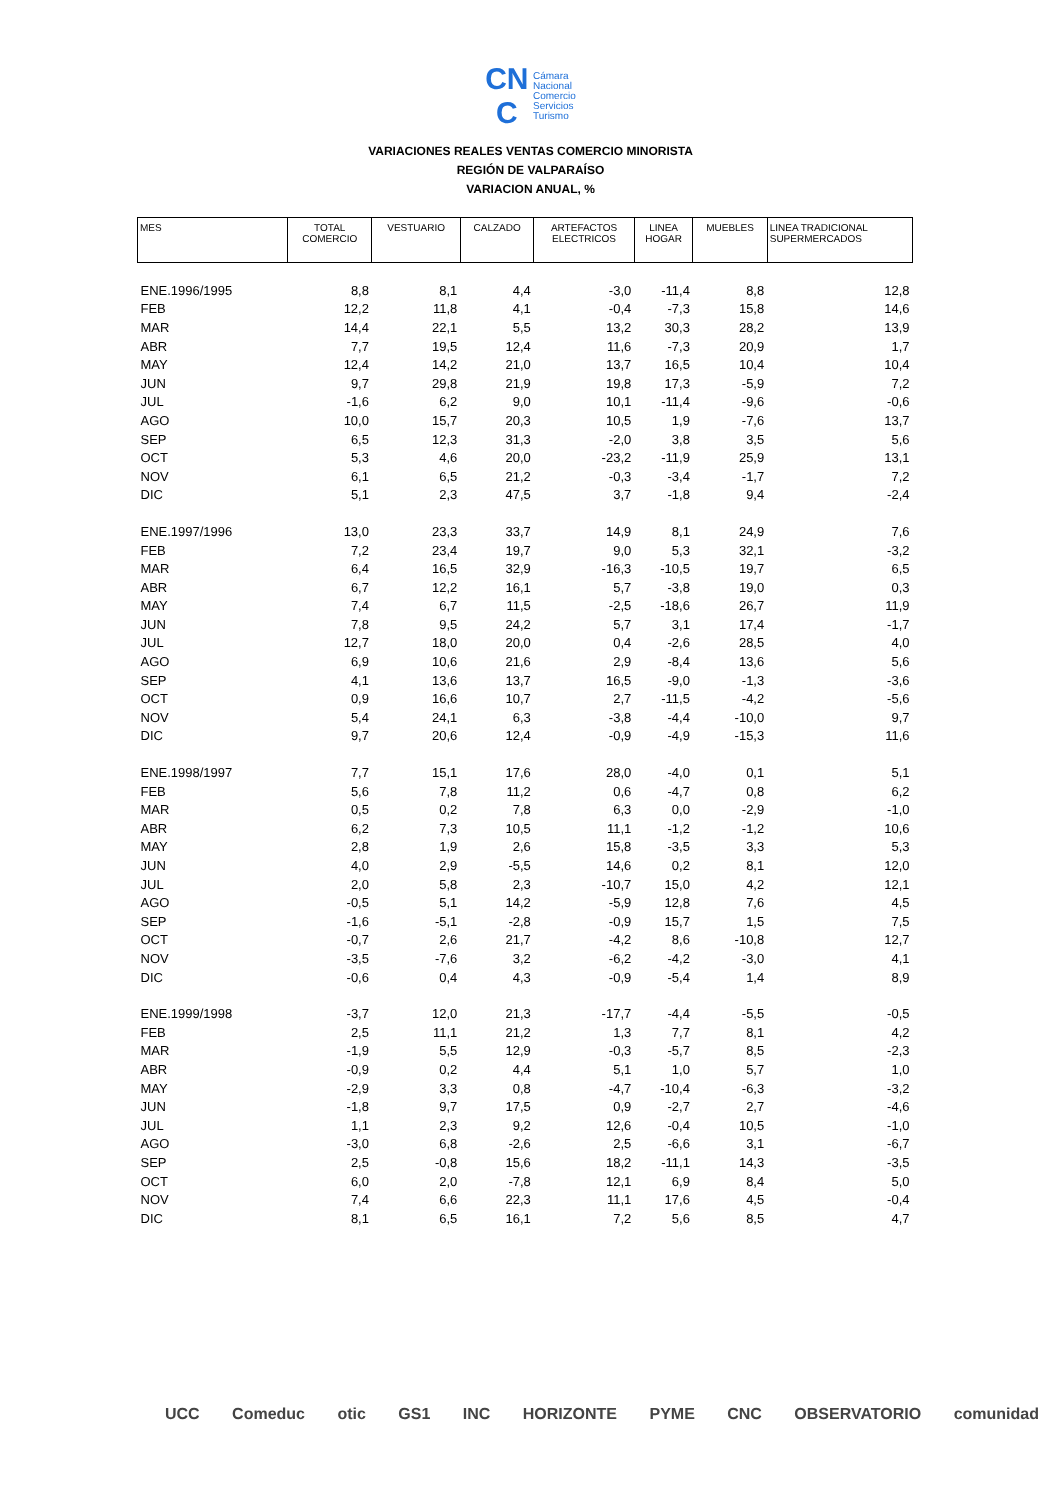CN
C Cámara
Nacional
Comercio
Servicios
Turismo
VARIACIONES REALES VENTAS COMERCIO MINORISTA
REGIÓN DE VALPARAÍSO
VARIACION ANUAL, %
| MES | TOTAL COMERCIO | VESTUARIO | CALZADO | ARTEFACTOS ELECTRICOS | LINEA HOGAR | MUEBLES | LINEA TRADICIONAL SUPERMERCADOS |
| --- | --- | --- | --- | --- | --- | --- | --- |
| ENE.1996/1995 | 8,8 | 8,1 | 4,4 | -3,0 | -11,4 | 8,8 | 12,8 |
| FEB | 12,2 | 11,8 | 4,1 | -0,4 | -7,3 | 15,8 | 14,6 |
| MAR | 14,4 | 22,1 | 5,5 | 13,2 | 30,3 | 28,2 | 13,9 |
| ABR | 7,7 | 19,5 | 12,4 | 11,6 | -7,3 | 20,9 | 1,7 |
| MAY | 12,4 | 14,2 | 21,0 | 13,7 | 16,5 | 10,4 | 10,4 |
| JUN | 9,7 | 29,8 | 21,9 | 19,8 | 17,3 | -5,9 | 7,2 |
| JUL | -1,6 | 6,2 | 9,0 | 10,1 | -11,4 | -9,6 | -0,6 |
| AGO | 10,0 | 15,7 | 20,3 | 10,5 | 1,9 | -7,6 | 13,7 |
| SEP | 6,5 | 12,3 | 31,3 | -2,0 | 3,8 | 3,5 | 5,6 |
| OCT | 5,3 | 4,6 | 20,0 | -23,2 | -11,9 | 25,9 | 13,1 |
| NOV | 6,1 | 6,5 | 21,2 | -0,3 | -3,4 | -1,7 | 7,2 |
| DIC | 5,1 | 2,3 | 47,5 | 3,7 | -1,8 | 9,4 | -2,4 |
| ENE.1997/1996 | 13,0 | 23,3 | 33,7 | 14,9 | 8,1 | 24,9 | 7,6 |
| FEB | 7,2 | 23,4 | 19,7 | 9,0 | 5,3 | 32,1 | -3,2 |
| MAR | 6,4 | 16,5 | 32,9 | -16,3 | -10,5 | 19,7 | 6,5 |
| ABR | 6,7 | 12,2 | 16,1 | 5,7 | -3,8 | 19,0 | 0,3 |
| MAY | 7,4 | 6,7 | 11,5 | -2,5 | -18,6 | 26,7 | 11,9 |
| JUN | 7,8 | 9,5 | 24,2 | 5,7 | 3,1 | 17,4 | -1,7 |
| JUL | 12,7 | 18,0 | 20,0 | 0,4 | -2,6 | 28,5 | 4,0 |
| AGO | 6,9 | 10,6 | 21,6 | 2,9 | -8,4 | 13,6 | 5,6 |
| SEP | 4,1 | 13,6 | 13,7 | 16,5 | -9,0 | -1,3 | -3,6 |
| OCT | 0,9 | 16,6 | 10,7 | 2,7 | -11,5 | -4,2 | -5,6 |
| NOV | 5,4 | 24,1 | 6,3 | -3,8 | -4,4 | -10,0 | 9,7 |
| DIC | 9,7 | 20,6 | 12,4 | -0,9 | -4,9 | -15,3 | 11,6 |
| ENE.1998/1997 | 7,7 | 15,1 | 17,6 | 28,0 | -4,0 | 0,1 | 5,1 |
| FEB | 5,6 | 7,8 | 11,2 | 0,6 | -4,7 | 0,8 | 6,2 |
| MAR | 0,5 | 0,2 | 7,8 | 6,3 | 0,0 | -2,9 | -1,0 |
| ABR | 6,2 | 7,3 | 10,5 | 11,1 | -1,2 | -1,2 | 10,6 |
| MAY | 2,8 | 1,9 | 2,6 | 15,8 | -3,5 | 3,3 | 5,3 |
| JUN | 4,0 | 2,9 | -5,5 | 14,6 | 0,2 | 8,1 | 12,0 |
| JUL | 2,0 | 5,8 | 2,3 | -10,7 | 15,0 | 4,2 | 12,1 |
| AGO | -0,5 | 5,1 | 14,2 | -5,9 | 12,8 | 7,6 | 4,5 |
| SEP | -1,6 | -5,1 | -2,8 | -0,9 | 15,7 | 1,5 | 7,5 |
| OCT | -0,7 | 2,6 | 21,7 | -4,2 | 8,6 | -10,8 | 12,7 |
| NOV | -3,5 | -7,6 | 3,2 | -6,2 | -4,2 | -3,0 | 4,1 |
| DIC | -0,6 | 0,4 | 4,3 | -0,9 | -5,4 | 1,4 | 8,9 |
| ENE.1999/1998 | -3,7 | 12,0 | 21,3 | -17,7 | -4,4 | -5,5 | -0,5 |
| FEB | 2,5 | 11,1 | 21,2 | 1,3 | 7,7 | 8,1 | 4,2 |
| MAR | -1,9 | 5,5 | 12,9 | -0,3 | -5,7 | 8,5 | -2,3 |
| ABR | -0,9 | 0,2 | 4,4 | 5,1 | 1,0 | 5,7 | 1,0 |
| MAY | -2,9 | 3,3 | 0,8 | -4,7 | -10,4 | -6,3 | -3,2 |
| JUN | -1,8 | 9,7 | 17,5 | 0,9 | -2,7 | 2,7 | -4,6 |
| JUL | 1,1 | 2,3 | 9,2 | 12,6 | -0,4 | 10,5 | -1,0 |
| AGO | -3,0 | 6,8 | -2,6 | 2,5 | -6,6 | 3,1 | -6,7 |
| SEP | 2,5 | -0,8 | 15,6 | 18,2 | -11,1 | 14,3 | -3,5 |
| OCT | 6,0 | 2,0 | -7,8 | 12,1 | 6,9 | 8,4 | 5,0 |
| NOV | 7,4 | 6,6 | 22,3 | 11,1 | 17,6 | 4,5 | -0,4 |
| DIC | 8,1 | 6,5 | 16,1 | 7,2 | 5,6 | 8,5 | 4,7 |
UCC Comeduc otic GS1 INC HORIZONTE PYME CNC OBSERVATORIO comunidad